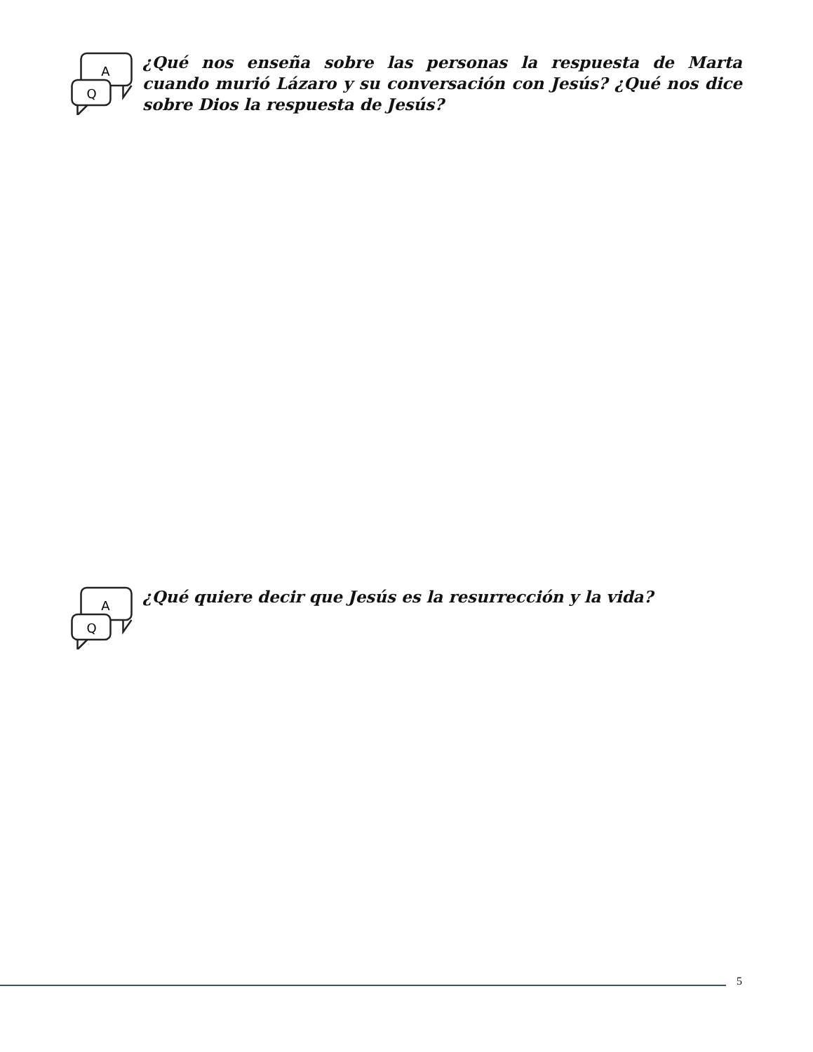A
Q
¿Qué nos enseña sobre las personas la respuesta de Marta cuando murió Lázaro y su conversación con Jesús? ¿Qué nos dice sobre Dios la respuesta de Jesús?
A
Q
¿Qué quiere decir que Jesús es la resurrección y la vida?
5